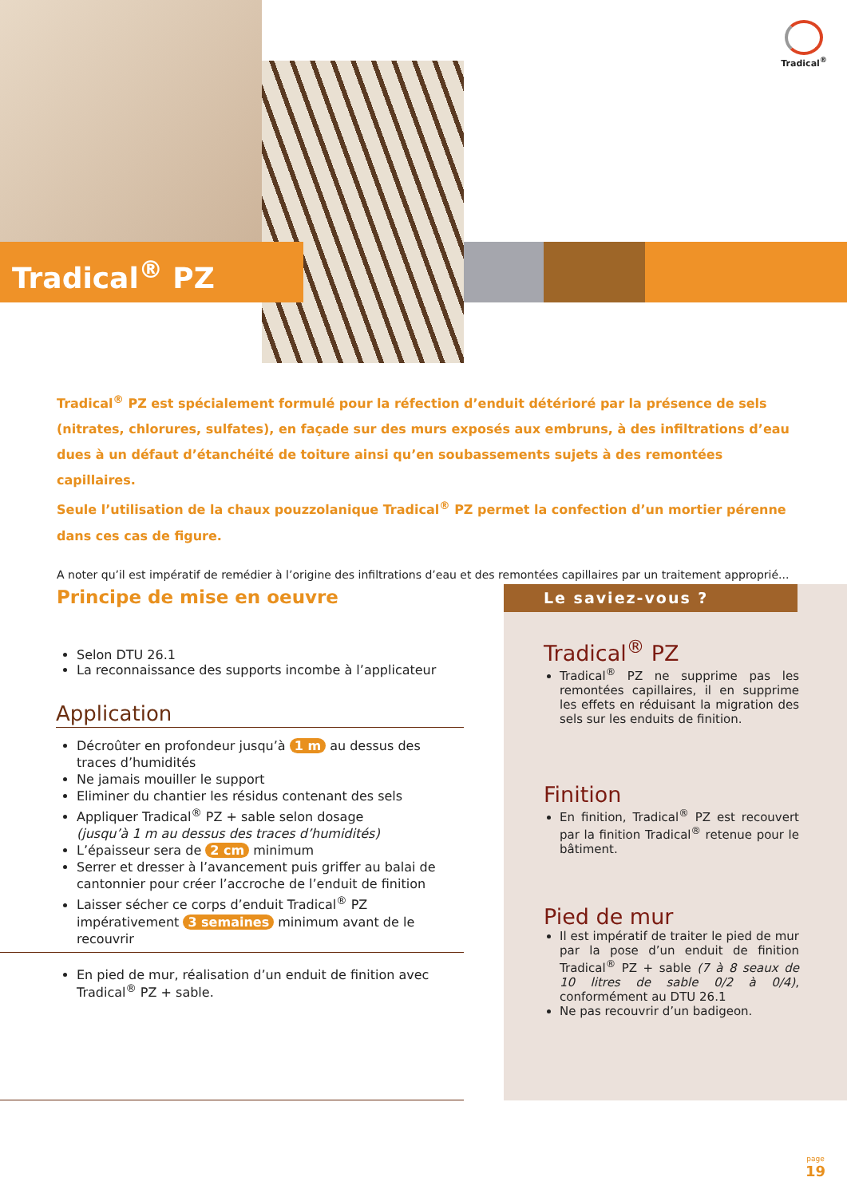Tradical<sup>®</sup>
Tradical<sup>®</sup> PZ
Tradical<sup>®</sup> PZ est spécialement formulé pour la réfection d’enduit détérioré par la présence de sels (nitrates, chlorures, sulfates), en façade sur des murs exposés aux embruns, à des infiltrations d’eau dues à un défaut d’étanchéité de toiture ainsi qu’en soubassements sujets à des remontées capillaires.
Seule l’utilisation de la chaux pouzzolanique Tradical<sup>®</sup> PZ permet la confection d’un mortier pérenne dans ces cas de figure.
A noter qu’il est impératif de remédier à l’origine des infiltrations d’eau et des remontées capillaires par un traitement approprié...
Principe de mise en oeuvre
Selon DTU 26.1
La reconnaissance des supports incombe à l’applicateur
Application
Décroûter en profondeur jusqu’à 1 m au dessus des traces d’humidités
Ne jamais mouiller le support
Eliminer du chantier les résidus contenant des sels
Appliquer Tradical<sup>®</sup> PZ + sable selon dosage
(jusqu’à 1 m au dessus des traces d’humidités)
L’épaisseur sera de 2 cm minimum
Serrer et dresser à l’avancement puis griffer au balai de cantonnier pour créer l’accroche de l’enduit de finition
Laisser sécher ce corps d’enduit Tradical<sup>®</sup> PZ impérativement 3 semaines minimum avant de le recouvrir
En pied de mur, réalisation d’un enduit de finition avec Tradical<sup>®</sup> PZ + sable.
Le saviez-vous ?
Tradical<sup>®</sup> PZ
Tradical<sup>®</sup> PZ ne supprime pas les remontées capillaires, il en supprime les effets en réduisant la migration des sels sur les enduits de finition.
Finition
En finition, Tradical<sup>®</sup> PZ est recouvert par la finition Tradical<sup>®</sup> retenue pour le bâtiment.
Pied de mur
Il est impératif de traiter le pied de mur par la pose d’un enduit de finition Tradical<sup>®</sup> PZ + sable (7 à 8 seaux de 10 litres de sable 0/2 à 0/4), conformément au DTU 26.1
Ne pas recouvrir d’un badigeon.
page
19